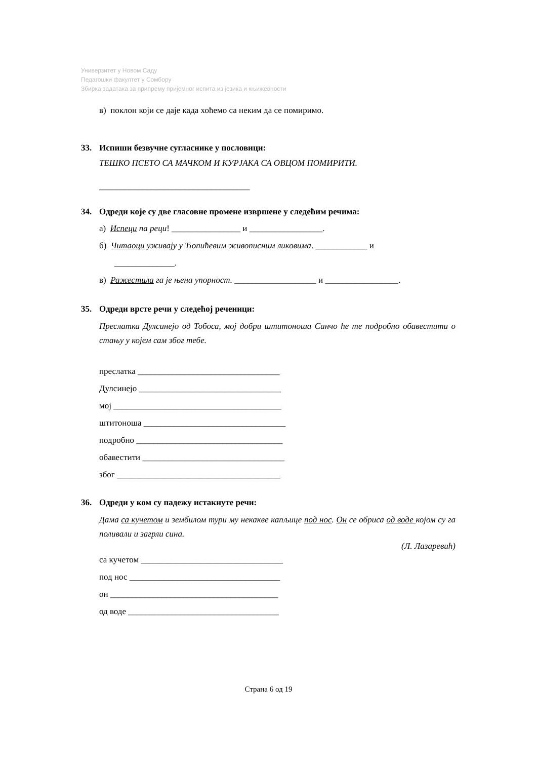Универзитет у Новом Саду
Педагошки факултет у Сомбору
Збирка задатака за припрему пријемног испита из језика и књижевности
в) поклон који се даје када хоћемо са неким да се помиримо.
33. Испиши безвучне сугласнике у пословици:
ТЕШКО ПСЕТО СА МАЧКОМ И КУРЈАКА СА ОВЦОМ ПОМИРИТИ.
___________________________________
34. Одреди које су две гласовне промене извршене у следећим речима:
а) Испеци па реци! ________________ и _________________.
б) Читаоци уживају у Ћопићевим живописним ликовима. ____________ и
______________.
в) Ражестила га је њена упорност. ___________________ и _________________.
35. Одреди врсте речи у следећој реченици:
Преслатка Дулсинејо од Тобоса, мој добри штитоноша Санчо ће те подробно обавестити о стању у којем сам због тебе.
преслатка _________________________________
Дулсинејо _________________________________
мој _______________________________________
штитоноша _________________________________
подробно __________________________________
обавестити _________________________________
због ______________________________________
36. Одреди у ком су падежу истакнуте речи:
Дама са кучетом и зембилом тури му некакве капљице под нос. Он се обриса од воде којом су га поливали и загрли сина.
(Л. Лазаревић)
са кучетом _________________________________
под нос ___________________________________
он _______________________________________
од воде ___________________________________
Страна 6 од 19